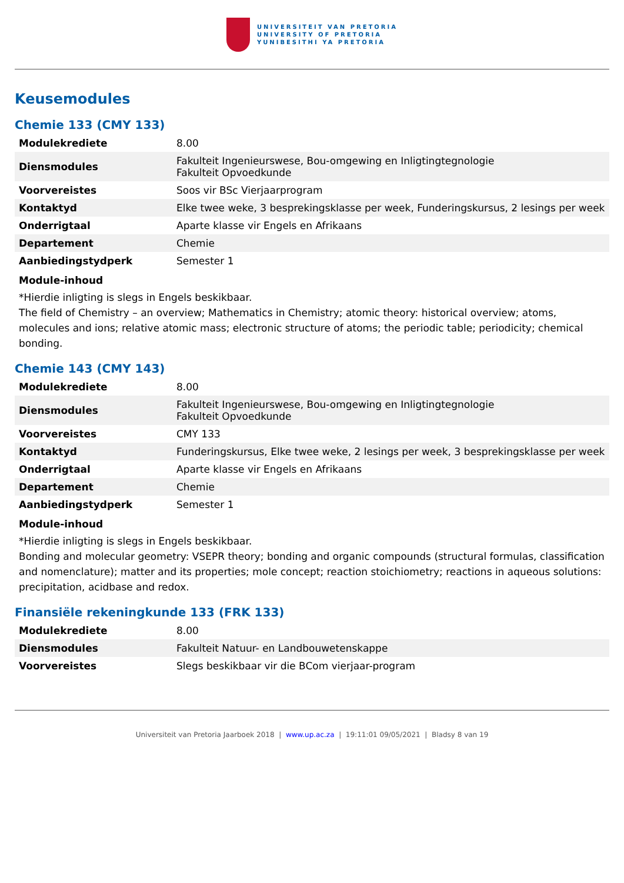UNIVERSITEIT VAN PRETORIA
UNIVERSITY OF PRETORIA
YUNIBESITHI YA PRETORIA
Keusemodules
Chemie 133 (CMY 133)
| Modulekrediete | 8.00 |
| Diensmodules | Fakulteit Ingenieurswese, Bou-omgewing en Inligtingtegnologie Fakulteit Opvoedkunde |
| Voorvereistes | Soos vir BSc Vierjaarprogram |
| Kontaktyd | Elke twee weke, 3 besprekingsklasse per week, Funderingskursus, 2 lesings per week |
| Onderrigtaal | Aparte klasse vir Engels en Afrikaans |
| Departement | Chemie |
| Aanbiedingstydperk | Semester 1 |
Module-inhoud
*Hierdie inligting is slegs in Engels beskikbaar.
The field of Chemistry – an overview; Mathematics in Chemistry; atomic theory: historical overview; atoms, molecules and ions; relative atomic mass; electronic structure of atoms; the periodic table; periodicity; chemical bonding.
Chemie 143 (CMY 143)
| Modulekrediete | 8.00 |
| Diensmodules | Fakulteit Ingenieurswese, Bou-omgewing en Inligtingtegnologie Fakulteit Opvoedkunde |
| Voorvereistes | CMY 133 |
| Kontaktyd | Funderingskursus, Elke twee weke, 2 lesings per week, 3 besprekingsklasse per week |
| Onderrigtaal | Aparte klasse vir Engels en Afrikaans |
| Departement | Chemie |
| Aanbiedingstydperk | Semester 1 |
Module-inhoud
*Hierdie inligting is slegs in Engels beskikbaar.
Bonding and molecular geometry: VSEPR theory; bonding and organic compounds (structural formulas, classification and nomenclature); matter and its properties; mole concept; reaction stoichiometry; reactions in aqueous solutions: precipitation, acidbase and redox.
Finansiële rekeningkunde 133 (FRK 133)
| Modulekrediete | 8.00 |
| Diensmodules | Fakulteit Natuur- en Landbouwetenskappe |
| Voorvereistes | Slegs beskikbaar vir die BCom vierjaar-program |
Universiteit van Pretoria Jaarboek 2018 | www.up.ac.za | 19:11:01 09/05/2021 | Bladsy 8 van 19